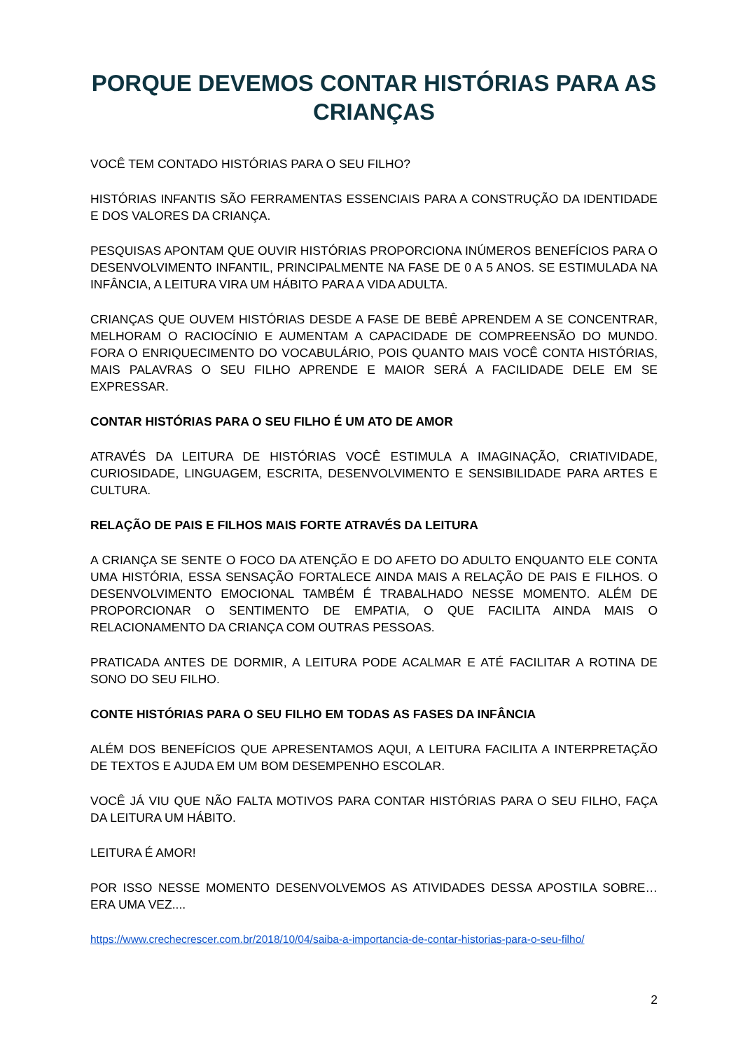PORQUE DEVEMOS CONTAR HISTÓRIAS PARA AS CRIANÇAS
VOCÊ TEM CONTADO HISTÓRIAS PARA O SEU FILHO?
HISTÓRIAS INFANTIS SÃO FERRAMENTAS ESSENCIAIS PARA A CONSTRUÇÃO DA IDENTIDADE E DOS VALORES DA CRIANÇA.
PESQUISAS APONTAM QUE OUVIR HISTÓRIAS PROPORCIONA INÚMEROS BENEFÍCIOS PARA O DESENVOLVIMENTO INFANTIL, PRINCIPALMENTE NA FASE DE 0 A 5 ANOS. SE ESTIMULADA NA INFÂNCIA, A LEITURA VIRA UM HÁBITO PARA A VIDA ADULTA.
CRIANÇAS QUE OUVEM HISTÓRIAS DESDE A FASE DE BEBÊ APRENDEM A SE CONCENTRAR, MELHORAM O RACIOCÍNIO E AUMENTAM A CAPACIDADE DE COMPREENSÃO DO MUNDO. FORA O ENRIQUECIMENTO DO VOCABULÁRIO, POIS QUANTO MAIS VOCÊ CONTA HISTÓRIAS, MAIS PALAVRAS O SEU FILHO APRENDE E MAIOR SERÁ A FACILIDADE DELE EM SE EXPRESSAR.
CONTAR HISTÓRIAS PARA O SEU FILHO É UM ATO DE AMOR
ATRAVÉS DA LEITURA DE HISTÓRIAS VOCÊ ESTIMULA A IMAGINAÇÃO, CRIATIVIDADE, CURIOSIDADE, LINGUAGEM, ESCRITA, DESENVOLVIMENTO E SENSIBILIDADE PARA ARTES E CULTURA.
RELAÇÃO DE PAIS E FILHOS MAIS FORTE ATRAVÉS DA LEITURA
A CRIANÇA SE SENTE O FOCO DA ATENÇÃO E DO AFETO DO ADULTO ENQUANTO ELE CONTA UMA HISTÓRIA, ESSA SENSAÇÃO FORTALECE AINDA MAIS A RELAÇÃO DE PAIS E FILHOS. O DESENVOLVIMENTO EMOCIONAL TAMBÉM É TRABALHADO NESSE MOMENTO. ALÉM DE PROPORCIONAR O SENTIMENTO DE EMPATIA, O QUE FACILITA AINDA MAIS O RELACIONAMENTO DA CRIANÇA COM OUTRAS PESSOAS.
PRATICADA ANTES DE DORMIR, A LEITURA PODE ACALMAR E ATÉ FACILITAR A ROTINA DE SONO DO SEU FILHO.
CONTE HISTÓRIAS PARA O SEU FILHO EM TODAS AS FASES DA INFÂNCIA
ALÉM DOS BENEFÍCIOS QUE APRESENTAMOS AQUI, A LEITURA FACILITA A INTERPRETAÇÃO DE TEXTOS E AJUDA EM UM BOM DESEMPENHO ESCOLAR.
VOCÊ JÁ VIU QUE NÃO FALTA MOTIVOS PARA CONTAR HISTÓRIAS PARA O SEU FILHO, FAÇA DA LEITURA UM HÁBITO.
LEITURA É AMOR!
POR ISSO NESSE MOMENTO DESENVOLVEMOS AS ATIVIDADES DESSA APOSTILA SOBRE… ERA UMA VEZ....
https://www.crechecrescer.com.br/2018/10/04/saiba-a-importancia-de-contar-historias-para-o-seu-filho/
2